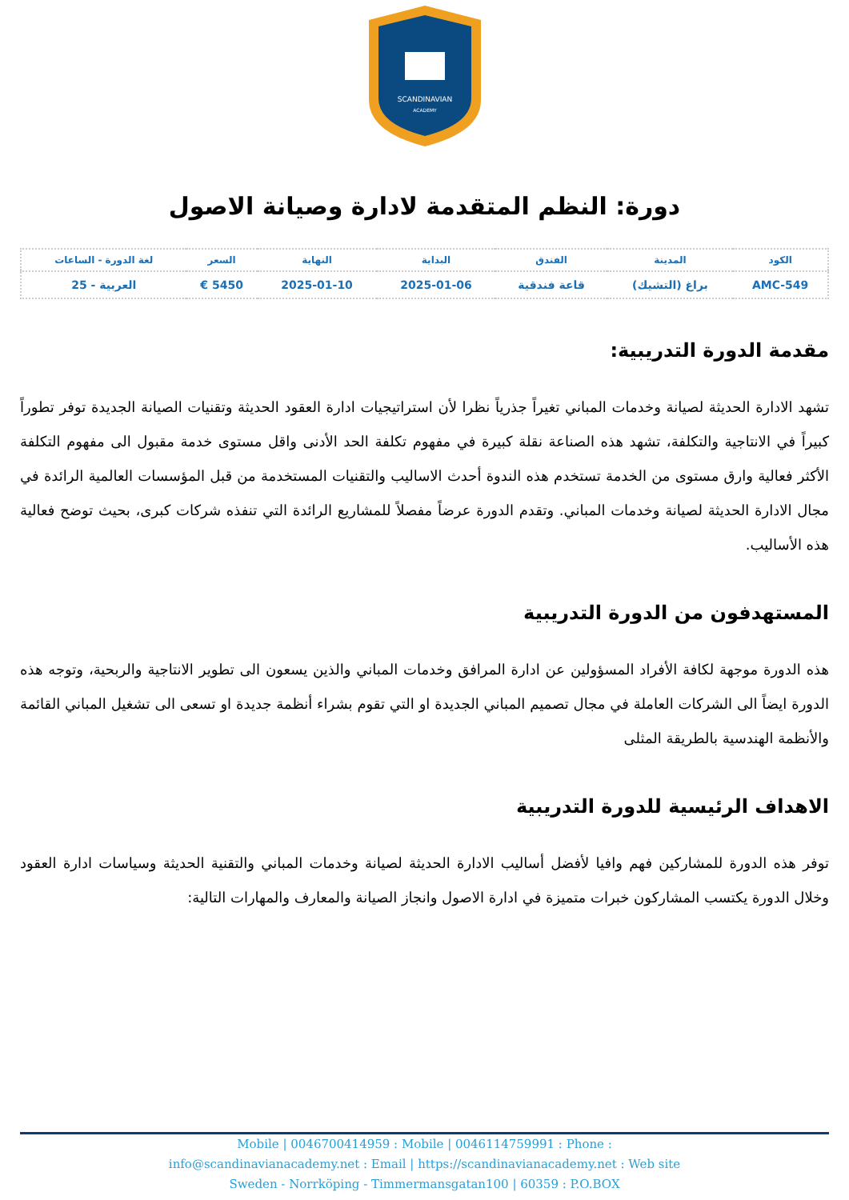SCANDINAVIAN
ACADEMY
دورة: النظم المتقدمة لادارة وصيانة الاصول
| الكود | المدينة | الفندق | البداية | النهاية | السعر | لغة الدورة - الساعات |
| --- | --- | --- | --- | --- | --- | --- |
| AMC-549 | براغ (التشيك) | قاعة فندقية | 2025-01-06 | 2025-01-10 | 5450 € | العربية - 25 |
مقدمة الدورة التدريبية:
تشهد الادارة الحديثة لصيانة وخدمات المباني تغيراً جذرياً نظرا لأن استراتيجيات ادارة العقود الحديثة وتقنيات الصيانة الجديدة توفر تطوراً كبيراً في الانتاجية والتكلفة، تشهد هذه الصناعة نقلة كبيرة في مفهوم تكلفة الحد الأدنى واقل مستوى خدمة مقبول الى مفهوم التكلفة الأكثر فعالية وارق مستوى من الخدمة تستخدم هذه الندوة أحدث الاساليب والتقنيات المستخدمة من قبل المؤسسات العالمية الرائدة في مجال الادارة الحديثة لصيانة وخدمات المباني. وتقدم الدورة عرضاً مفصلاً للمشاريع الرائدة التي تنفذه شركات كبرى، بحيث توضح فعالية هذه الأساليب.
المستهدفون من الدورة التدريبية
هذه الدورة موجهة لكافة الأفراد المسؤولين عن ادارة المرافق وخدمات المباني والذين يسعون الى تطوير الانتاجية والربحية، وتوجه هذه الدورة ايضاً الى الشركات العاملة في مجال تصميم المباني الجديدة او التي تقوم بشراء أنظمة جديدة او تسعى الى تشغيل المباني القائمة والأنظمة الهندسية بالطريقة المثلى
الاهداف الرئيسية للدورة التدريبية
توفر هذه الدورة للمشاركين فهم وافيا لأفضل أساليب الادارة الحديثة لصيانة وخدمات المباني والتقنية الحديثة وسياسات ادارة العقود وخلال الدورة يكتسب المشاركون خبرات متميزة في ادارة الاصول وانجاز الصيانة والمعارف والمهارات التالية:
Mobile | 0046700414959 : Mobile | 0046114759991 : Phone :
info@scandinavianacademy.net : Email | https://scandinavianacademy.net : Web site
Sweden - Norrköping - Timmermansgatan100 | 60359 : P.O.BOX